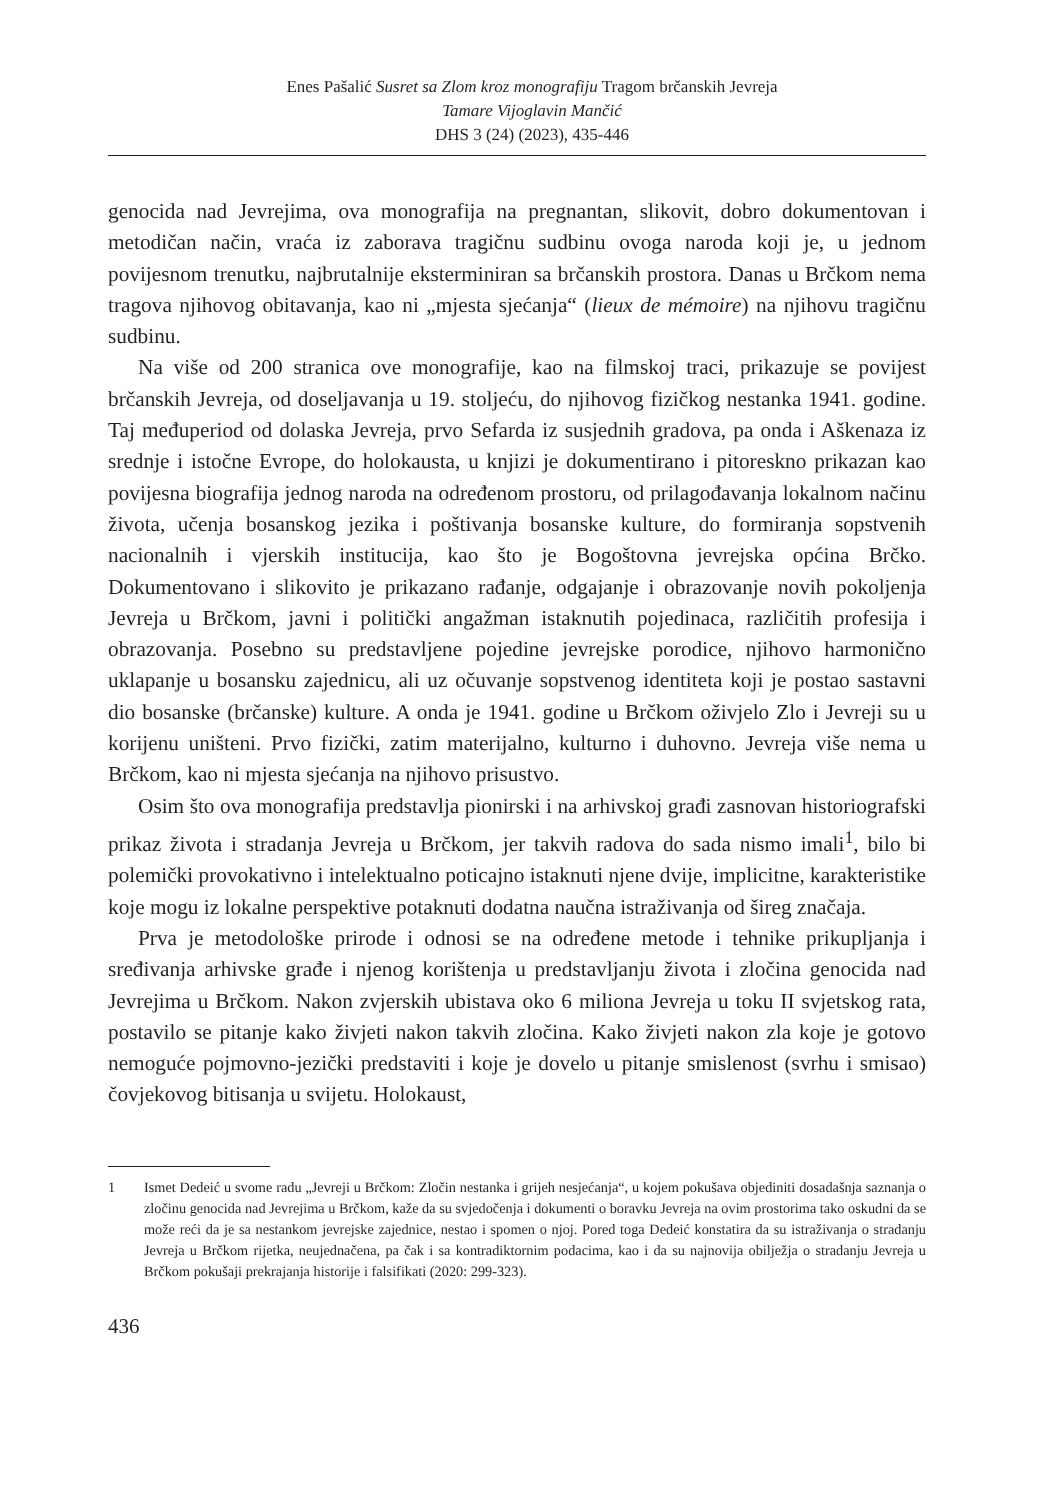Enes Pašalić Susret sa Zlom kroz monografiju Tragom brčanskih Jevreja
Tamare Vijoglavin Mančić
DHS 3 (24) (2023), 435-446
genocida nad Jevrejima, ova monografija na pregnantan, slikovit, dobro dokumentovan i metodičan način, vraća iz zaborava tragičnu sudbinu ovoga naroda koji je, u jednom povijesnom trenutku, najbrutalnije eksterminiran sa brčanskih prostora. Danas u Brčkom nema tragova njihovog obitavanja, kao ni „mjesta sjećanja“ (lieux de mémoire) na njihovu tragičnu sudbinu.
Na više od 200 stranica ove monografije, kao na filmskoj traci, prikazuje se povijest brčanskih Jevreja, od doseljavanja u 19. stoljeću, do njihovog fizičkog nestanka 1941. godine. Taj međuperiod od dolaska Jevreja, prvo Sefarda iz susjednih gradova, pa onda i Aškenaza iz srednje i istočne Evrope, do holokausta, u knjizi je dokumentirano i pitoreskno prikazan kao povijesna biografija jednog naroda na određenom prostoru, od prilagođavanja lokalnom načinu života, učenja bosanskog jezika i poštivanja bosanske kulture, do formiranja sopstvenih nacionalnih i vjerskih institucija, kao što je Bogoštovna jevrejska općina Brčko. Dokumentovano i slikovito je prikazano rađanje, odgajanje i obrazovanje novih pokoljenja Jevreja u Brčkom, javni i politički angažman istaknutih pojedinaca, različitih profesija i obrazovanja. Posebno su predstavljene pojedine jevrejske porodice, njihovo harmonično uklapanje u bosansku zajednicu, ali uz očuvanje sopstvenog identiteta koji je postao sastavni dio bosanske (brčanske) kulture. A onda je 1941. godine u Brčkom oživjelo Zlo i Jevreji su u korijenu uništeni. Prvo fizički, zatim materijalno, kulturno i duhovno. Jevreja više nema u Brčkom, kao ni mjesta sjećanja na njihovo prisustvo.
Osim što ova monografija predstavlja pionirski i na arhivskoj građi zasnovan historiografski prikaz života i stradanja Jevreja u Brčkom, jer takvih radova do sada nismo imali<sup>1</sup>, bilo bi polemički provokativno i intelektualno poticajno istaknuti njene dvije, implicitne, karakteristike koje mogu iz lokalne perspektive potaknuti dodatna naučna istraživanja od šireg značaja.
Prva je metodološke prirode i odnosi se na određene metode i tehnike prikupljanja i sređivanja arhivske građe i njenog korištenja u predstavljanju života i zločina genocida nad Jevrejima u Brčkom. Nakon zvjerskih ubistava oko 6 miliona Jevreja u toku II svjetskog rata, postavilo se pitanje kako živjeti nakon takvih zločina. Kako živjeti nakon zla koje je gotovo nemoguće pojmovno-jezički predstaviti i koje je dovelo u pitanje smislenost (svrhu i smisao) čovjekovog bitisanja u svijetu. Holokaust,
1 Ismet Dedeić u svome radu „Jevreji u Brčkom: Zločin nestanka i grijeh nesjećanja“, u kojem pokušava objediniti dosadašnja saznanja o zločinu genocida nad Jevrejima u Brčkom, kaže da su svjedočenja i dokumenti o boravku Jevreja na ovim prostorima tako oskudni da se može reći da je sa nestankom jevrejske zajednice, nestao i spomen o njoj. Pored toga Dedeić konstatira da su istraživanja o stradanju Jevreja u Brčkom rijetka, neujednačena, pa čak i sa kontradiktornim podacima, kao i da su najnovija obilježja o stradanju Jevreja u Brčkom pokušaji prekrajanja historije i falsifikati (2020: 299-323).
436